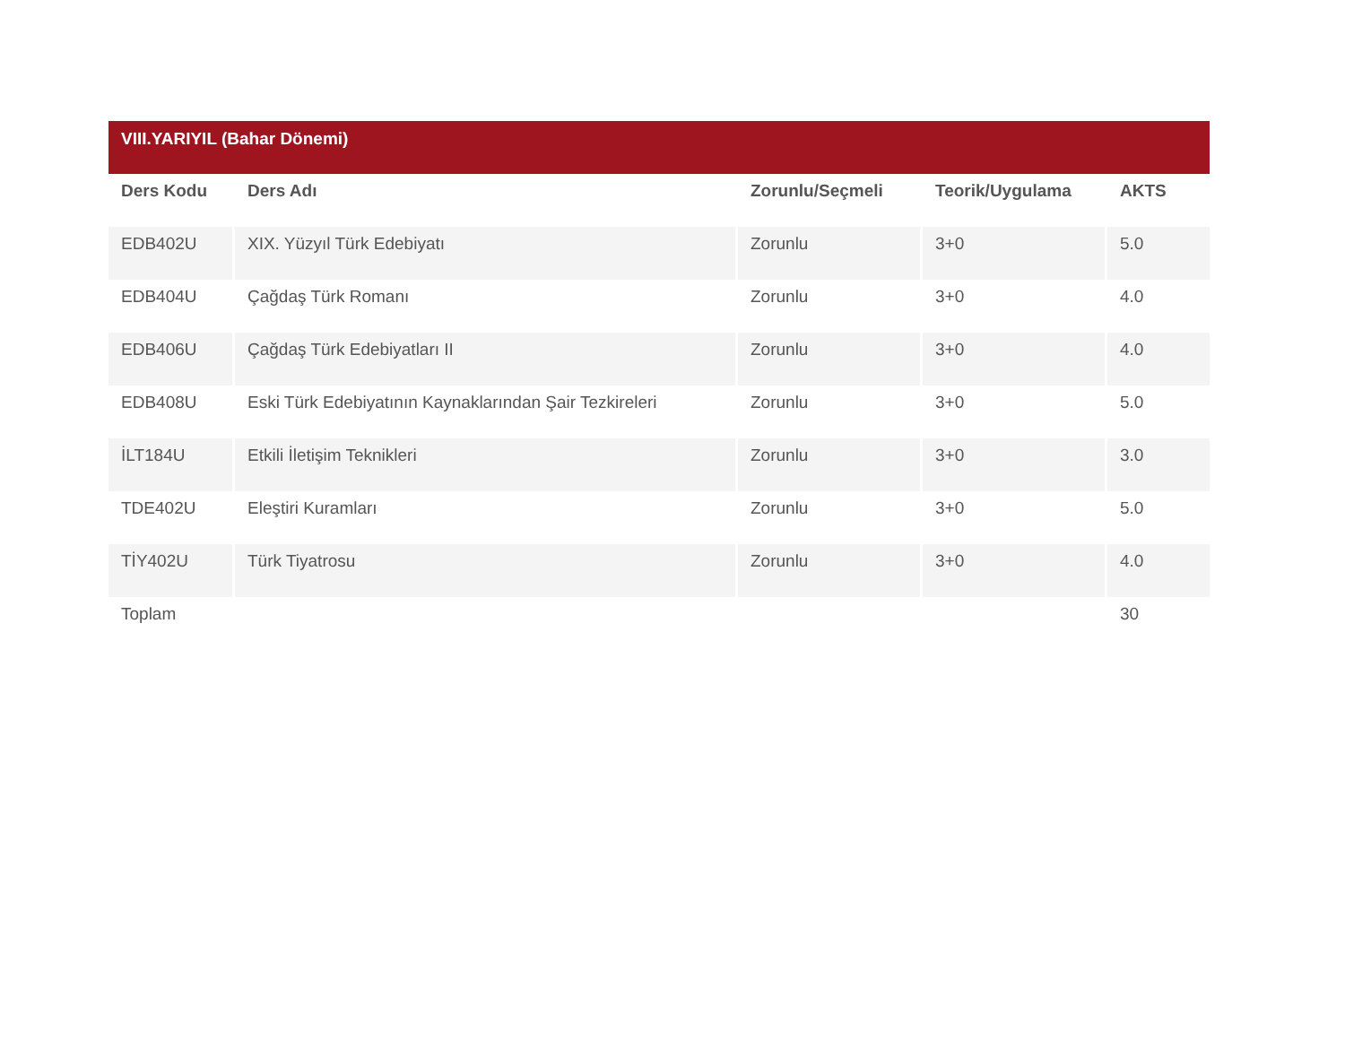VIII.YARIYIL (Bahar Dönemi)
| Ders Kodu | Ders Adı | Zorunlu/Seçmeli | Teorik/Uygulama | AKTS |
| --- | --- | --- | --- | --- |
| EDB402U | XIX. Yüzyıl Türk Edebiyatı | Zorunlu | 3+0 | 5.0 |
| EDB404U | Çağdaş Türk Romanı | Zorunlu | 3+0 | 4.0 |
| EDB406U | Çağdaş Türk Edebiyatları II | Zorunlu | 3+0 | 4.0 |
| EDB408U | Eski Türk Edebiyatının Kaynaklarından Şair Tezkireleri | Zorunlu | 3+0 | 5.0 |
| İLT184U | Etkili İletişim Teknikleri | Zorunlu | 3+0 | 3.0 |
| TDE402U | Eleştiri Kuramları | Zorunlu | 3+0 | 5.0 |
| TİY402U | Türk Tiyatrosu | Zorunlu | 3+0 | 4.0 |
| Toplam | | | | 30 |